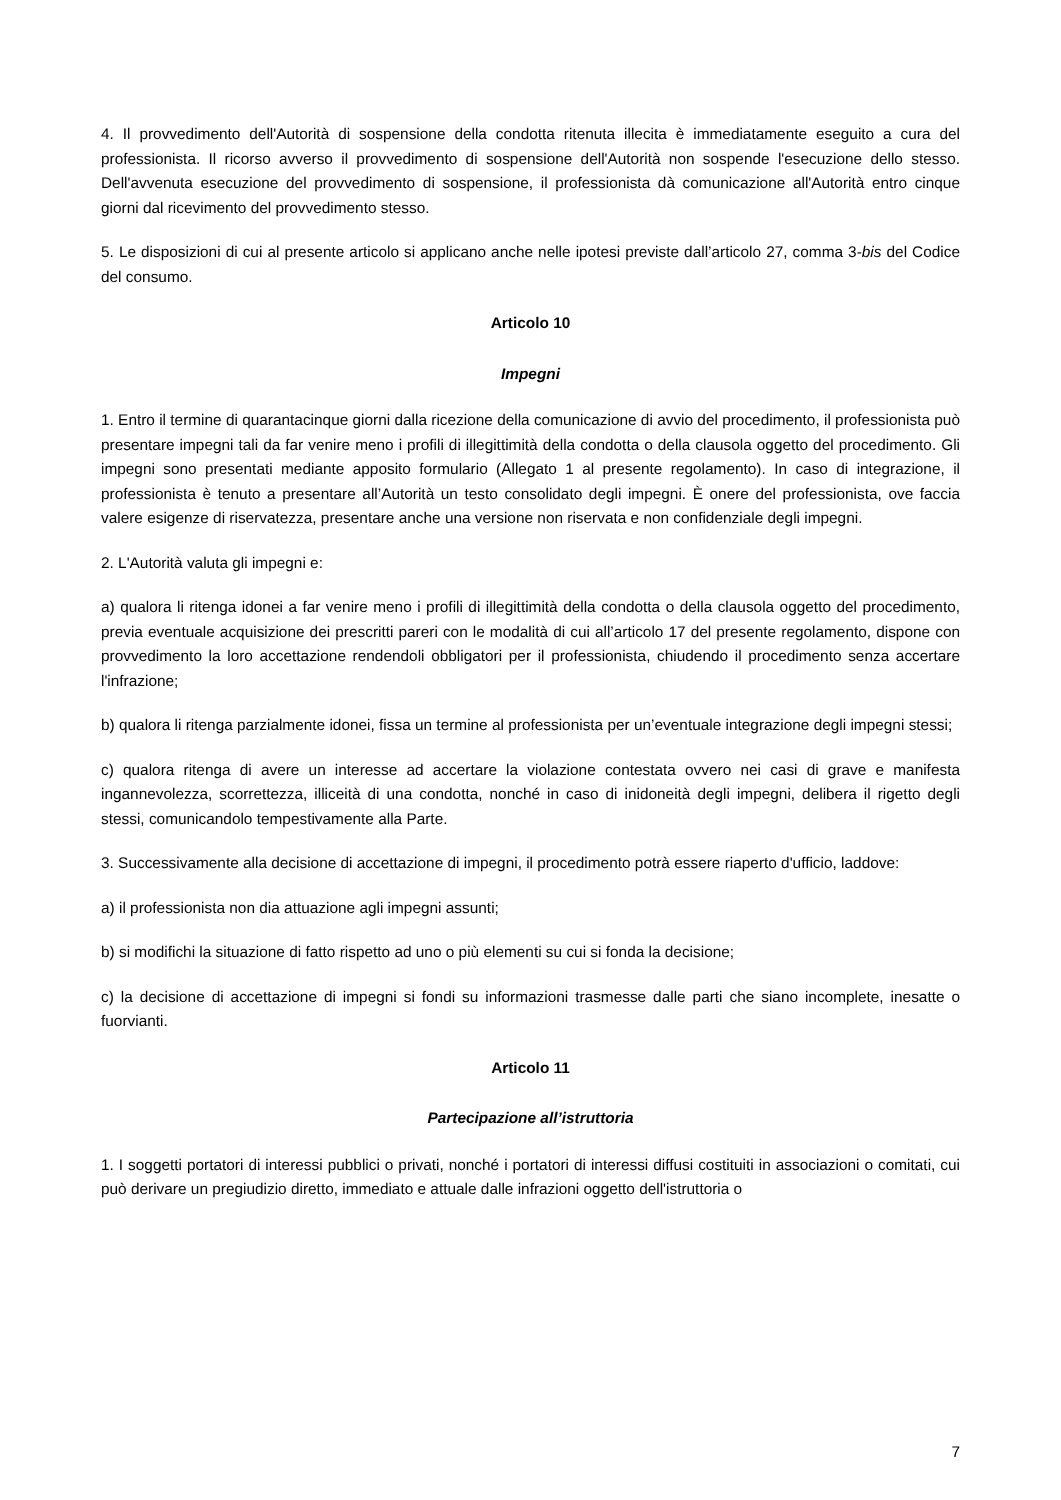4. Il provvedimento dell'Autorità di sospensione della condotta ritenuta illecita è immediatamente eseguito a cura del professionista. Il ricorso avverso il provvedimento di sospensione dell'Autorità non sospende l'esecuzione dello stesso. Dell'avvenuta esecuzione del provvedimento di sospensione, il professionista dà comunicazione all'Autorità entro cinque giorni dal ricevimento del provvedimento stesso.
5. Le disposizioni di cui al presente articolo si applicano anche nelle ipotesi previste dall’articolo 27, comma 3-bis del Codice del consumo.
Articolo 10
Impegni
1. Entro il termine di quarantacinque giorni dalla ricezione della comunicazione di avvio del procedimento, il professionista può presentare impegni tali da far venire meno i profili di illegittimità della condotta o della clausola oggetto del procedimento. Gli impegni sono presentati mediante apposito formulario (Allegato 1 al presente regolamento). In caso di integrazione, il professionista è tenuto a presentare all’Autorità un testo consolidato degli impegni. È onere del professionista, ove faccia valere esigenze di riservatezza, presentare anche una versione non riservata e non confidenziale degli impegni.
2. L'Autorità valuta gli impegni e:
a) qualora li ritenga idonei a far venire meno i profili di illegittimità della condotta o della clausola oggetto del procedimento, previa eventuale acquisizione dei prescritti pareri con le modalità di cui all’articolo 17 del presente regolamento, dispone con provvedimento la loro accettazione rendendoli obbligatori per il professionista, chiudendo il procedimento senza accertare l'infrazione;
b) qualora li ritenga parzialmente idonei, fissa un termine al professionista per un’eventuale integrazione degli impegni stessi;
c) qualora ritenga di avere un interesse ad accertare la violazione contestata ovvero nei casi di grave e manifesta ingannevolezza, scorrettezza, illiceità di una condotta, nonché in caso di inidoneità degli impegni, delibera il rigetto degli stessi, comunicandolo tempestivamente alla Parte.
3. Successivamente alla decisione di accettazione di impegni, il procedimento potrà essere riaperto d'ufficio, laddove:
a) il professionista non dia attuazione agli impegni assunti;
b) si modifichi la situazione di fatto rispetto ad uno o più elementi su cui si fonda la decisione;
c) la decisione di accettazione di impegni si fondi su informazioni trasmesse dalle parti che siano incomplete, inesatte o fuorvianti.
Articolo 11
Partecipazione all’istruttoria
1. I soggetti portatori di interessi pubblici o privati, nonché i portatori di interessi diffusi costituiti in associazioni o comitati, cui può derivare un pregiudizio diretto, immediato e attuale dalle infrazioni oggetto dell'istruttoria o
7